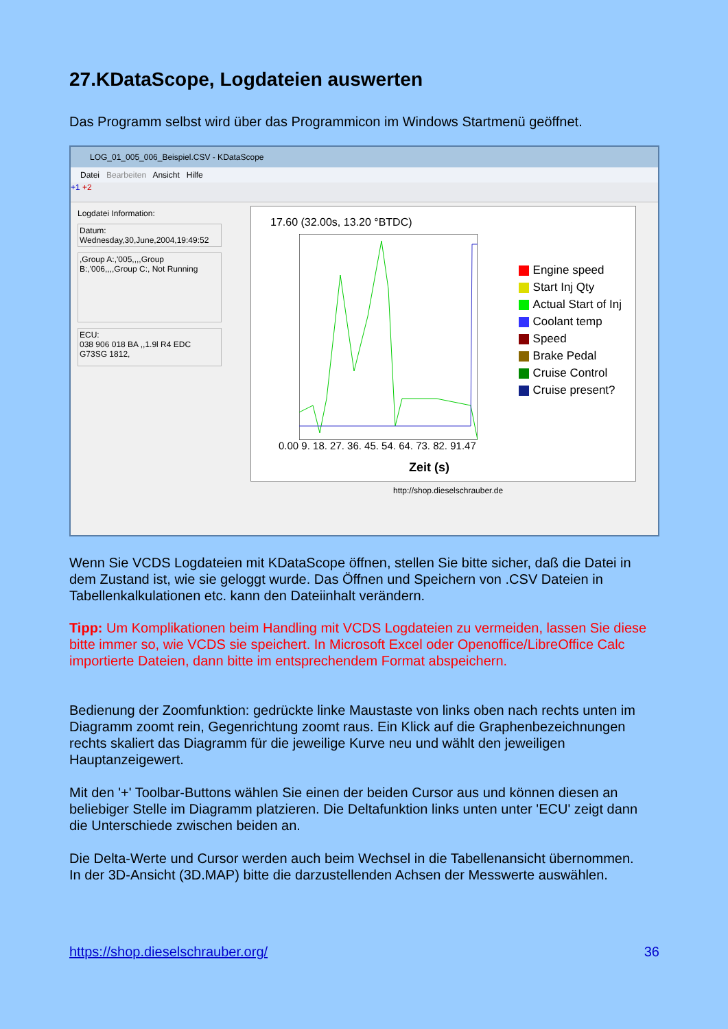27.KDataScope, Logdateien auswerten
Das Programm selbst wird über das Programmicon im Windows Startmenü geöffnet.
LOG_01_005_006_Beispiel.CSV - KDataScope
Datei Bearbeiten Ansicht Hilfe
+1 +2
Logdatei Information:
Datum:
Wednesday,30,June,2004,19:49:52
,Group A:,'005,,,,Group B:,'006,,,,Group C:, Not Running
ECU:
038 906 018 BA ,,1.9l R4 EDC G73SG 1812,
17.60 (32.00s, 13.20 °BTDC)
0.00 9. 18. 27. 36. 45. 54. 64. 73. 82. 91.47
Zeit (s)
Engine speed
Start Inj Qty
Actual Start of Inj
Coolant temp
Speed
Brake Pedal
Cruise Control
Cruise present?
http://shop.dieselschrauber.de
Wenn Sie VCDS Logdateien mit KDataScope öffnen, stellen Sie bitte sicher, daß die Datei in dem Zustand ist, wie sie geloggt wurde. Das Öffnen und Speichern von .CSV Dateien in Tabellenkalkulationen etc. kann den Dateiinhalt verändern.
Tipp: Um Komplikationen beim Handling mit VCDS Logdateien zu vermeiden, lassen Sie diese bitte immer so, wie VCDS sie speichert. In Microsoft Excel oder Openoffice/LibreOffice Calc importierte Dateien, dann bitte im entsprechendem Format abspeichern.
Bedienung der Zoomfunktion: gedrückte linke Maustaste von links oben nach rechts unten im Diagramm zoomt rein, Gegenrichtung zoomt raus. Ein Klick auf die Graphenbezeichnungen rechts skaliert das Diagramm für die jeweilige Kurve neu und wählt den jeweiligen Hauptanzeigewert.
Mit den '+' Toolbar-Buttons wählen Sie einen der beiden Cursor aus und können diesen an beliebiger Stelle im Diagramm platzieren. Die Deltafunktion links unten unter 'ECU' zeigt dann die Unterschiede zwischen beiden an.
Die Delta-Werte und Cursor werden auch beim Wechsel in die Tabellenansicht übernommen.
In der 3D-Ansicht (3D.MAP) bitte die darzustellenden Achsen der Messwerte auswählen.
https://shop.dieselschrauber.org/
36